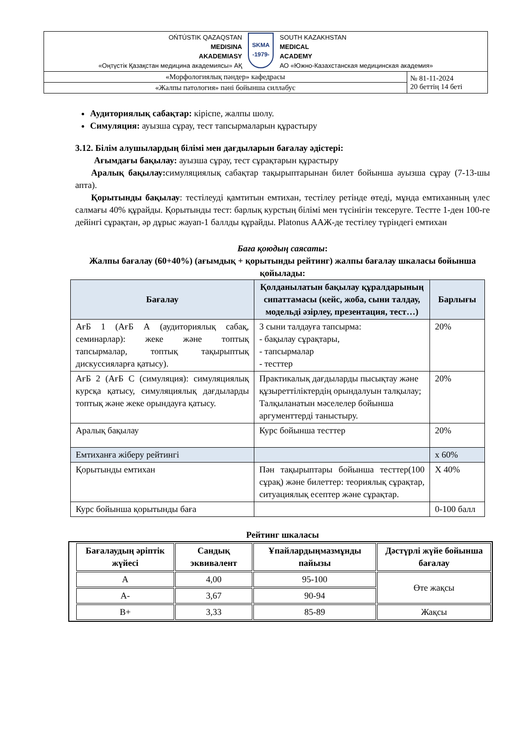| OŃTÚSTIK QAZAQSTAN MEDISINA AKADEMIASY «Оңтүстік Қазақстан медицина академиясы» АҚ SKMA -1979- SOUTH KAZAKHSTAN MEDICAL ACADEMY АО «Южно-Казахстанская медицинская академия» | |
| «Морфологиялық пәндер» кафедрасы | № 81-11-2024 20 беттің 14 беті |
| «Жалпы патология» пәні бойынша силлабус | |
Аудиториялық сабақтар: кіріспе, жалпы шолу.
Симуляция: ауызша сұрау, тест тапсырмаларын құрастыру
3.12. Білім алушылардың білімі мен дағдыларын бағалау әдістері:
Ағымдағы бақылау: ауызша сұрау, тест сұрақтарын құрастыру
Аралық бақылау: симуляциялық сабақтар тақырыптарынан билет бойынша ауызша сұрау (7-13-шы апта).
Қорытынды бақылау: тестілеуді қамтитын емтихан, тестілеу ретінде өтеді, мұнда емтиханның үлес салмағы 40% құрайды. Қорытынды тест: барлық курстың білімі мен түсінігін тексеруге. Тестте 1-ден 100-ге дейінгі сұрақтан, әр дұрыс жауап-1 баллды құрайды. Platonus ААЖ-де тестілеу түріндегі емтихан
Баға қоюдың саясаты:
Жалпы бағалау (60+40%) (ағымдық + қорытынды рейтинг) жалпы бағалау шкаласы бойынша қойылады:
| Бағалау | Қолданылатын бақылау құралдарының сипаттамасы (кейс, жоба, сыни талдау, модельді әзірлеу, презентация, тест…) | Барлығы |
| --- | --- | --- |
| АғБ 1 (АғБ А (аудиториялық сабақ, семинарлар): жеке және топтық тапсырмалар, топтық тақырыптық дискуссияларға қатысу). | 3 сыни талдауға тапсырма: - бақылау сұрақтары, - тапсырмалар - тесттер | 20% |
| АғБ 2 (АғБ С (симуляция): симуляциялық курсқа қатысу, симуляциялық дағдыларды топтық және жеке орындауға қатысу. | Практикалық дағдыларды пысықтау және құзыреттіліктердің орындалуын талқылау; Талқыланатын мәселелер бойынша аргументтерді таныстыру. | 20% |
| Аралық бақылау | Курс бойынша тесттер | 20% |
| Емтиханға жіберу рейтингі | | х 60% |
| Қорытынды емтихан | Пән тақырыптары бойынша тесттер(100 сұрақ) және билеттер: теориялық сұрақтар, ситуациялық есептер және сұрақтар. | Х 40% |
| Курс бойынша қорытынды баға | | 0-100 балл |
Рейтинг шкаласы
| Бағалаудың әріптік жүйесі | Сандық эквивалент | Ұпайлардыңмазмұнды пайызы | Дәстүрлі жүйе бойынша бағалау |
| --- | --- | --- | --- |
| А | 4,00 | 95-100 | Өте жақсы |
| А- | 3,67 | 90-94 | |
| В+ | 3,33 | 85-89 | Жақсы |